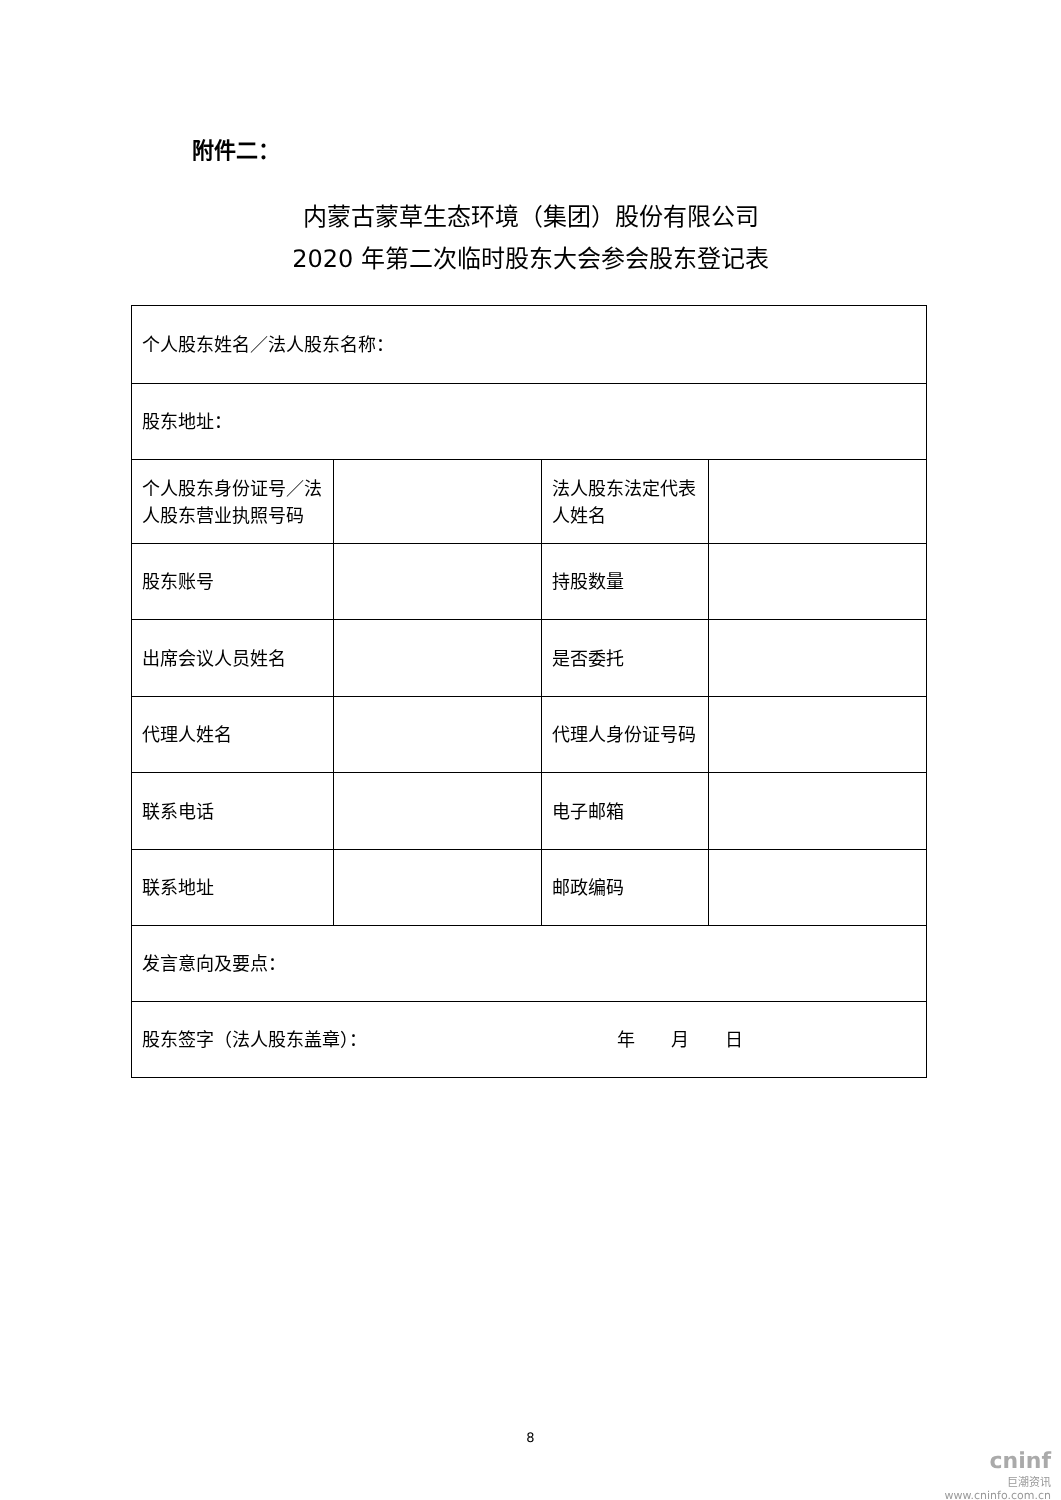附件二：
内蒙古蒙草生态环境（集团）股份有限公司
2020 年第二次临时股东大会参会股东登记表
| 个人股东姓名／法人股东名称： | | | |
| 股东地址： | | | |
| 个人股东身份证号／法人股东营业执照号码 | | 法人股东法定代表人姓名 | |
| 股东账号 | | 持股数量 | |
| 出席会议人员姓名 | | 是否委托 | |
| 代理人姓名 | | 代理人身份证号码 | |
| 联系电话 | | 电子邮箱 | |
| 联系地址 | | 邮政编码 | |
| 发言意向及要点： | | | |
| 股东签字（法人股东盖章）： 年 月 日 | | | |
8
cninf
巨潮资讯
www.cninfo.com.cn